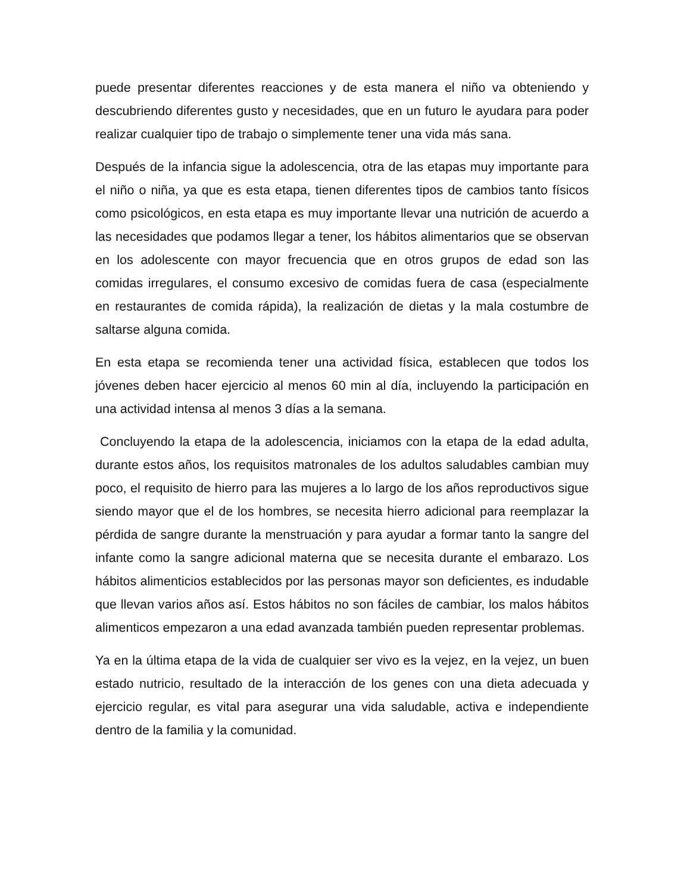puede presentar diferentes reacciones y de esta manera el niño va obteniendo y descubriendo diferentes gusto y necesidades, que en un futuro le ayudara para poder realizar cualquier tipo de trabajo o simplemente tener una vida más sana.
Después de la infancia sigue la adolescencia, otra de las etapas muy importante para el niño o niña, ya que es esta etapa, tienen diferentes tipos de cambios tanto físicos como psicológicos, en esta etapa es muy importante llevar una nutrición de acuerdo a las necesidades que podamos llegar a tener, los hábitos alimentarios que se observan en los adolescente con mayor frecuencia que en otros grupos de edad son las comidas irregulares, el consumo excesivo de comidas fuera de casa (especialmente en restaurantes de comida rápida), la realización de dietas y la mala costumbre de saltarse alguna comida.
En esta etapa se recomienda tener una actividad física, establecen que todos los jóvenes deben hacer ejercicio al menos 60 min al día, incluyendo la participación en una actividad intensa al menos 3 días a la semana.
Concluyendo la etapa de la adolescencia, iniciamos con la etapa de la edad adulta, durante estos años, los requisitos matronales de los adultos saludables cambian muy poco, el requisito de hierro para las mujeres a lo largo de los años reproductivos sigue siendo mayor que el de los hombres, se necesita hierro adicional para reemplazar la pérdida de sangre durante la menstruación y para ayudar a formar tanto la sangre del infante como la sangre adicional materna que se necesita durante el embarazo. Los hábitos alimenticios establecidos por las personas mayor son deficientes, es indudable que llevan varios años así. Estos hábitos no son fáciles de cambiar, los malos hábitos alimenticos empezaron a una edad avanzada también pueden representar problemas.
Ya en la última etapa de la vida de cualquier ser vivo es la vejez, en la vejez, un buen estado nutricio, resultado de la interacción de los genes con una dieta adecuada y ejercicio regular, es vital para asegurar una vida saludable, activa e independiente dentro de la familia y la comunidad.